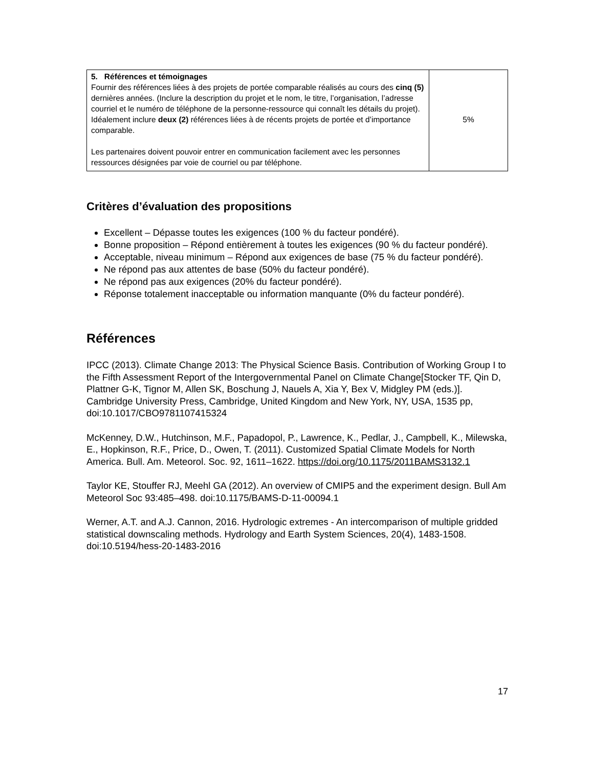| 5. Références et témoignages Fournir des références liées à des projets de portée comparable réalisés au cours des cinq (5) dernières années. (Inclure la description du projet et le nom, le titre, l’organisation, l’adresse courriel et le numéro de téléphone de la personne-ressource qui connaît les détails du projet). Idéalement inclure deux (2) références liées à de récents projets de portée et d’importance comparable. Les partenaires doivent pouvoir entrer en communication facilement avec les personnes ressources désignées par voie de courriel ou par téléphone. | 5% |
Critères d’évaluation des propositions
Excellent – Dépasse toutes les exigences (100 % du facteur pondéré).
Bonne proposition – Répond entièrement à toutes les exigences (90 % du facteur pondéré).
Acceptable, niveau minimum – Répond aux exigences de base (75 % du facteur pondéré).
Ne répond pas aux attentes de base (50% du facteur pondéré).
Ne répond pas aux exigences (20% du facteur pondéré).
Réponse totalement inacceptable ou information manquante (0% du facteur pondéré).
Références
IPCC (2013). Climate Change 2013: The Physical Science Basis. Contribution of Working Group I to the Fifth Assessment Report of the Intergovernmental Panel on Climate Change[Stocker TF, Qin D, Plattner G-K, Tignor M, Allen SK, Boschung J, Nauels A, Xia Y, Bex V, Midgley PM (eds.)]. Cambridge University Press, Cambridge, United Kingdom and New York, NY, USA, 1535 pp, doi:10.1017/CBO9781107415324
McKenney, D.W., Hutchinson, M.F., Papadopol, P., Lawrence, K., Pedlar, J., Campbell, K., Milewska, E., Hopkinson, R.F., Price, D., Owen, T. (2011). Customized Spatial Climate Models for North America. Bull. Am. Meteorol. Soc. 92, 1611–1622. https://doi.org/10.1175/2011BAMS3132.1
Taylor KE, Stouffer RJ, Meehl GA (2012). An overview of CMIP5 and the experiment design. Bull Am Meteorol Soc 93:485–498. doi:10.1175/BAMS-D-11-00094.1
Werner, A.T. and A.J. Cannon, 2016. Hydrologic extremes - An intercomparison of multiple gridded statistical downscaling methods. Hydrology and Earth System Sciences, 20(4), 1483-1508. doi:10.5194/hess-20-1483-2016
17